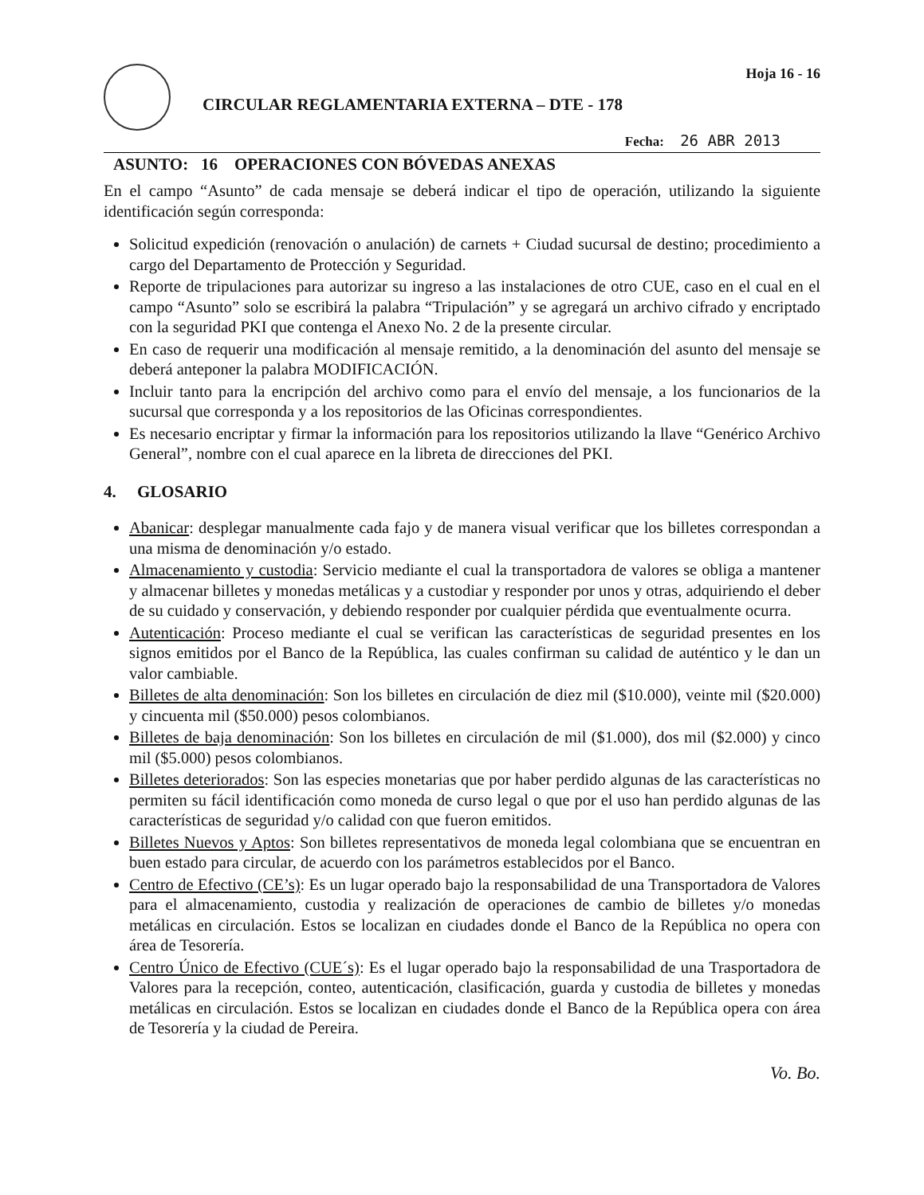CIRCULAR REGLAMENTARIA EXTERNA – DTE - 178
Hoja 16 - 16
Fecha: 26 ABR 2013
ASUNTO: 16 OPERACIONES CON BÓVEDAS ANEXAS
En el campo “Asunto” de cada mensaje se deberá indicar el tipo de operación, utilizando la siguiente identificación según corresponda:
Solicitud expedición (renovación o anulación) de carnets + Ciudad sucursal de destino; procedimiento a cargo del Departamento de Protección y Seguridad.
Reporte de tripulaciones para autorizar su ingreso a las instalaciones de otro CUE, caso en el cual en el campo “Asunto” solo se escribirá la palabra “Tripulación” y se agregará un archivo cifrado y encriptado con la seguridad PKI que contenga el Anexo No. 2 de la presente circular.
En caso de requerir una modificación al mensaje remitido, a la denominación del asunto del mensaje se deberá anteponer la palabra MODIFICACIÓN.
Incluir tanto para la encripción del archivo como para el envío del mensaje, a los funcionarios de la sucursal que corresponda y a los repositorios de las Oficinas correspondientes.
Es necesario encriptar y firmar la información para los repositorios utilizando la llave “Genérico Archivo General”, nombre con el cual aparece en la libreta de direcciones del PKI.
4. GLOSARIO
Abanicar: desplegar manualmente cada fajo y de manera visual verificar que los billetes correspondan a una misma de denominación y/o estado.
Almacenamiento y custodia: Servicio mediante el cual la transportadora de valores se obliga a mantener y almacenar billetes y monedas metálicas y a custodiar y responder por unos y otras, adquiriendo el deber de su cuidado y conservación, y debiendo responder por cualquier pérdida que eventualmente ocurra.
Autenticación: Proceso mediante el cual se verifican las características de seguridad presentes en los signos emitidos por el Banco de la República, las cuales confirman su calidad de auténtico y le dan un valor cambiable.
Billetes de alta denominación: Son los billetes en circulación de diez mil ($10.000), veinte mil ($20.000) y cincuenta mil ($50.000) pesos colombianos.
Billetes de baja denominación: Son los billetes en circulación de mil ($1.000), dos mil ($2.000) y cinco mil ($5.000) pesos colombianos.
Billetes deteriorados: Son las especies monetarias que por haber perdido algunas de las características no permiten su fácil identificación como moneda de curso legal o que por el uso han perdido algunas de las características de seguridad y/o calidad con que fueron emitidos.
Billetes Nuevos y Aptos: Son billetes representativos de moneda legal colombiana que se encuentran en buen estado para circular, de acuerdo con los parámetros establecidos por el Banco.
Centro de Efectivo (CE’s): Es un lugar operado bajo la responsabilidad de una Transportadora de Valores para el almacenamiento, custodia y realización de operaciones de cambio de billetes y/o monedas metálicas en circulación. Estos se localizan en ciudades donde el Banco de la República no opera con área de Tesorería.
Centro Único de Efectivo (CUE´s): Es el lugar operado bajo la responsabilidad de una Trasportadora de Valores para la recepción, conteo, autenticación, clasificación, guarda y custodia de billetes y monedas metálicas en circulación. Estos se localizan en ciudades donde el Banco de la República opera con área de Tesorería y la ciudad de Pereira.
Vo. Bo.